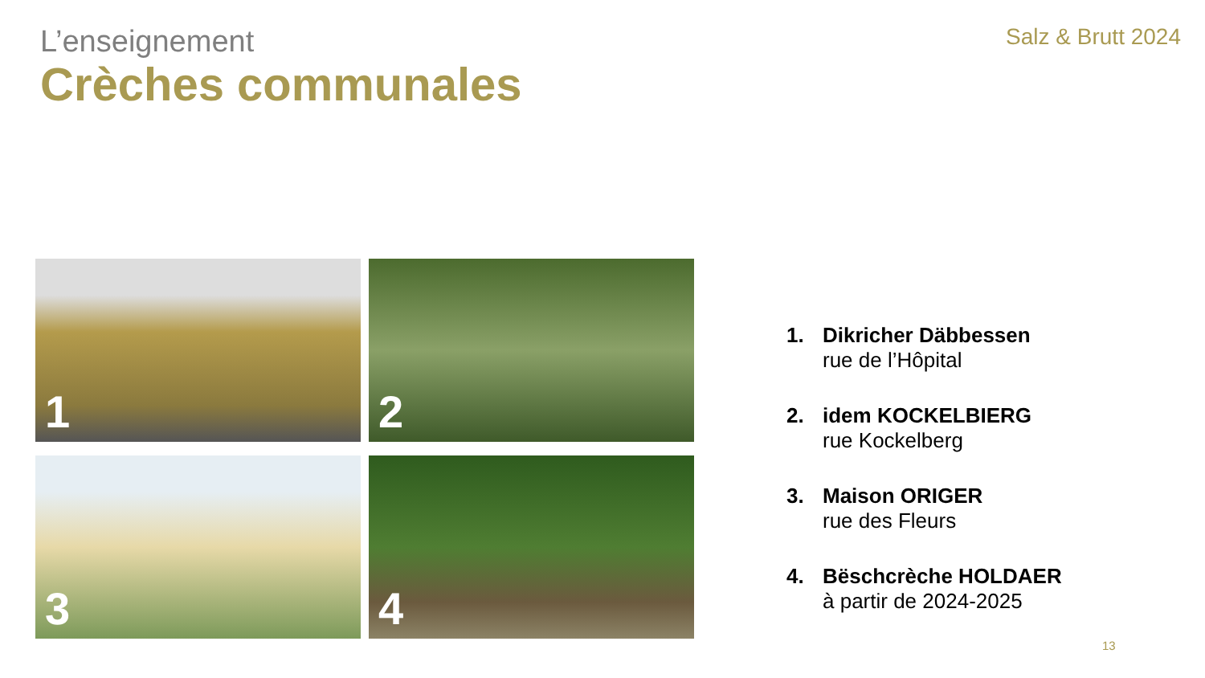L’enseignement
Crèches communales
Salz & Brutt 2024
1
2
3
4
1. Dikricher Däbbessen
rue de l’Hôpital
2. idem KOCKELBIERG
rue Kockelberg
3. Maison ORIGER
rue des Fleurs
4. Bëschcrèche HOLDAER
à partir de 2024-2025
13